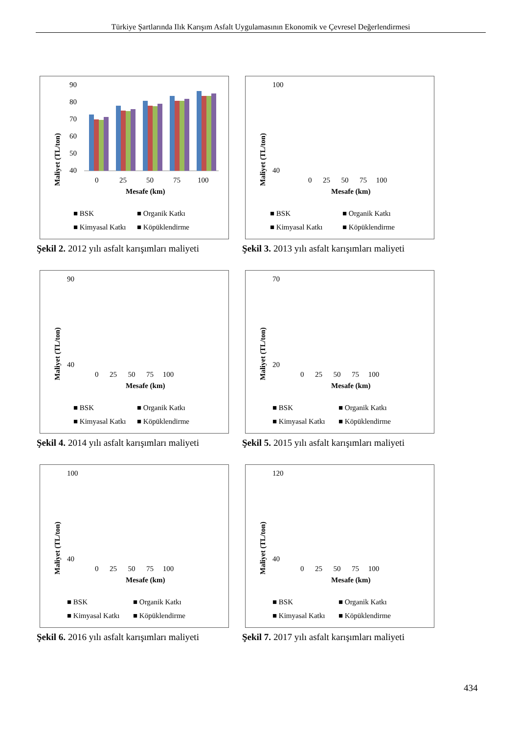Türkiye Şartlarında Ilık Karışım Asfalt Uygulamasının Ekonomik ve Çevresel Değerlendirmesi
Maliyet (TL/ton)
90
80
70
60
50
40
0
25
50
75
100
Mesafe (km)
■ BSK
■ Organik Katkı
■ Kimyasal Katkı
■ Köpüklendirme
Şekil 2. 2012 yılı asfalt karışımları maliyeti
Maliyet (TL/ton)
100
40
0 25 50 75 100
Mesafe (km)
■ BSK
■ Organik Katkı
■ Kimyasal Katkı
■ Köpüklendirme
Şekil 3. 2013 yılı asfalt karışımları maliyeti
Maliyet (TL/ton)
90
40
0 25 50 75 100
Mesafe (km)
■ BSK
■ Organik Katkı
■ Kimyasal Katkı
■ Köpüklendirme
Şekil 4. 2014 yılı asfalt karışımları maliyeti
Maliyet (TL/ton)
70
20
0 25 50 75 100
Mesafe (km)
■ BSK
■ Organik Katkı
■ Kimyasal Katkı
■ Köpüklendirme
Şekil 5. 2015 yılı asfalt karışımları maliyeti
Maliyet (TL/ton)
100
40
0 25 50 75 100
Mesafe (km)
■ BSK
■ Organik Katkı
■ Kimyasal Katkı
■ Köpüklendirme
Şekil 6. 2016 yılı asfalt karışımları maliyeti
Maliyet (TL/ton)
120
40
0 25 50 75 100
Mesafe (km)
■ BSK
■ Organik Katkı
■ Kimyasal Katkı
■ Köpüklendirme
Şekil 7. 2017 yılı asfalt karışımları maliyeti
434